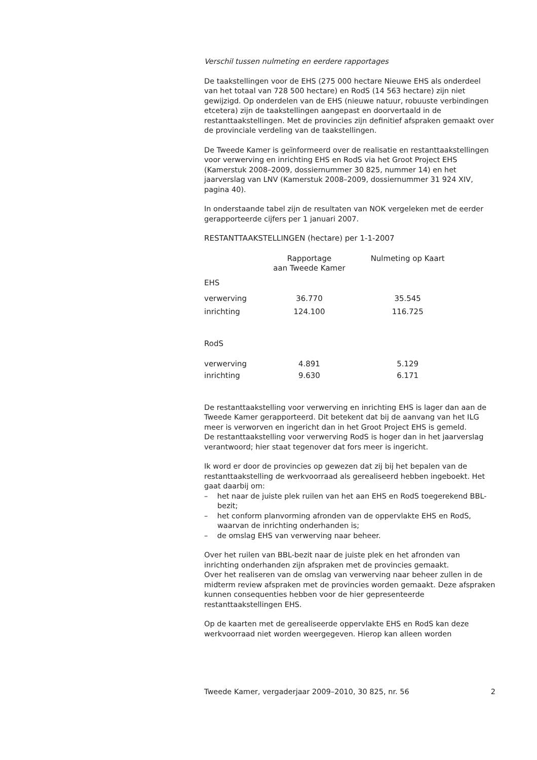Verschil tussen nulmeting en eerdere rapportages
De taakstellingen voor de EHS (275 000 hectare Nieuwe EHS als onderdeel van het totaal van 728 500 hectare) en RodS (14 563 hectare) zijn niet gewijzigd. Op onderdelen van de EHS (nieuwe natuur, robuuste verbindingen etcetera) zijn de taakstellingen aangepast en doorvertaald in de restanttaakstellingen. Met de provincies zijn definitief afspraken gemaakt over de provinciale verdeling van de taakstellingen.
De Tweede Kamer is geïnformeerd over de realisatie en restanttaakstellingen voor verwerving en inrichting EHS en RodS via het Groot Project EHS (Kamerstuk 2008–2009, dossiernummer 30 825, nummer 14) en het jaarverslag van LNV (Kamerstuk 2008–2009, dossiernummer 31 924 XIV, pagina 40).
In onderstaande tabel zijn de resultaten van NOK vergeleken met de eerder gerapporteerde cijfers per 1 januari 2007.
RESTANTTAAKSTELLINGEN (hectare) per 1-1-2007
| | Rapportage aan Tweede Kamer | Nulmeting op Kaart |
| --- | --- | --- |
| EHS | | |
| verwerving | 36.770 | 35.545 |
| inrichting | 124.100 | 116.725 |
| RodS | | |
| verwerving | 4.891 | 5.129 |
| inrichting | 9.630 | 6.171 |
De restanttaakstelling voor verwerving en inrichting EHS is lager dan aan de Tweede Kamer gerapporteerd. Dit betekent dat bij de aanvang van het ILG meer is verworven en ingericht dan in het Groot Project EHS is gemeld.
De restanttaakstelling voor verwerving RodS is hoger dan in het jaarverslag verantwoord; hier staat tegenover dat fors meer is ingericht.
Ik word er door de provincies op gewezen dat zij bij het bepalen van de restanttaakstelling de werkvoorraad als gerealiseerd hebben ingeboekt. Het gaat daarbij om:
– het naar de juiste plek ruilen van het aan EHS en RodS toegerekend BBL-bezit;
– het conform planvorming afronden van de oppervlakte EHS en RodS, waarvan de inrichting onderhanden is;
– de omslag EHS van verwerving naar beheer.
Over het ruilen van BBL-bezit naar de juiste plek en het afronden van inrichting onderhanden zijn afspraken met de provincies gemaakt.
Over het realiseren van de omslag van verwerving naar beheer zullen in de midterm review afspraken met de provincies worden gemaakt. Deze afspraken kunnen consequenties hebben voor de hier gepresenteerde restanttaakstellingen EHS.
Op de kaarten met de gerealiseerde oppervlakte EHS en RodS kan deze werkvoorraad niet worden weergegeven. Hierop kan alleen worden
Tweede Kamer, vergaderjaar 2009–2010, 30 825, nr. 56 2